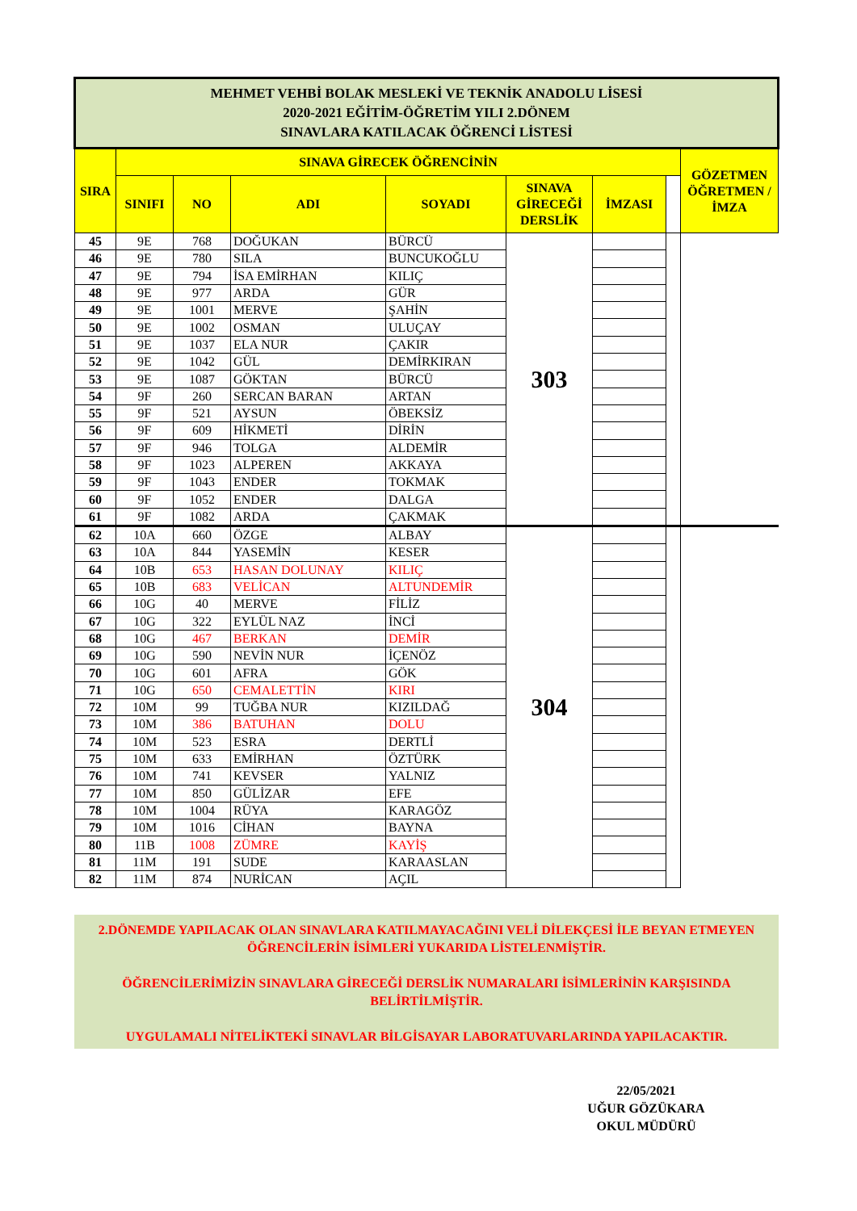| MEHMET VEHBİ BOLAK MESLEKİ VE TEKNİK ANADOLU LİSESİ 2020-2021 EĞİTİM-ÖĞRETİM YILI 2.DÖNEM SINAVLARA KATILACAK ÖĞRENCİ LİSTESİ | | | | | | | | |
| --- | --- | --- | --- | --- | --- | --- | --- | --- |
| SIRA | SINAVA GİRECEK ÖĞRENCİNİN | | | | | | | GÖZETMEN ÖĞRETMEN / İMZA |
| | SINIFI | NO | ADI | SOYADI | SINAVA GİRECEĞİ DERSLİK | İMZASI | | |
| 45 | 9E | 768 | DOĞUKAN | BÜRCÜ | 303 | | | |
| 46 | 9E | 780 | SILA | BUNCUKOĞLU | | | | |
| 47 | 9E | 794 | İSA EMİRHAN | KILIÇ | | | | |
| 48 | 9E | 977 | ARDA | GÜR | | | | |
| 49 | 9E | 1001 | MERVE | ŞAHİN | | | | |
| 50 | 9E | 1002 | OSMAN | ULUÇAY | | | | |
| 51 | 9E | 1037 | ELA NUR | ÇAKIR | | | | |
| 52 | 9E | 1042 | GÜL | DEMİRKIRAN | | | | |
| 53 | 9E | 1087 | GÖKTAN | BÜRCÜ | | | | |
| 54 | 9F | 260 | SERCAN BARAN | ARTAN | | | | |
| 55 | 9F | 521 | AYSUN | ÖBEKSİZ | | | | |
| 56 | 9F | 609 | HİKMETİ | DİRİN | | | | |
| 57 | 9F | 946 | TOLGA | ALDEMİR | | | | |
| 58 | 9F | 1023 | ALPEREN | AKKAYA | | | | |
| 59 | 9F | 1043 | ENDER | TOKMAK | | | | |
| 60 | 9F | 1052 | ENDER | DALGA | | | | |
| 61 | 9F | 1082 | ARDA | ÇAKMAK | | | | |
| 62 | 10A | 660 | ÖZGE | ALBAY | 304 | | | |
| 63 | 10A | 844 | YASEMİN | KESER | | | | |
| 64 | 10B | 653 | HASAN DOLUNAY | KILIÇ | | | | |
| 65 | 10B | 683 | VELİCAN | ALTUNDEMİR | | | | |
| 66 | 10G | 40 | MERVE | FİLİZ | | | | |
| 67 | 10G | 322 | EYLÜL NAZ | İNCİ | | | | |
| 68 | 10G | 467 | BERKAN | DEMİR | | | | |
| 69 | 10G | 590 | NEVİN NUR | İÇENÖZ | | | | |
| 70 | 10G | 601 | AFRA | GÖK | | | | |
| 71 | 10G | 650 | CEMALETTİN | KIRI | | | | |
| 72 | 10M | 99 | TUĞBA NUR | KIZILDAĞ | | | | |
| 73 | 10M | 386 | BATUHAN | DOLU | | | | |
| 74 | 10M | 523 | ESRA | DERTLİ | | | | |
| 75 | 10M | 633 | EMİRHAN | ÖZTÜRK | | | | |
| 76 | 10M | 741 | KEVSER | YALNIZ | | | | |
| 77 | 10M | 850 | GÜLİZAR | EFE | | | | |
| 78 | 10M | 1004 | RÜYA | KARAGÖZ | | | | |
| 79 | 10M | 1016 | CİHAN | BAYNA | | | | |
| 80 | 11B | 1008 | ZÜMRE | KAYİŞ | | | | |
| 81 | 11M | 191 | SUDE | KARAASLAN | | | | |
| 82 | 11M | 874 | NURİCAN | AÇIL | | | | |
2.DÖNEMDE YAPILACAK OLAN SINAVLARA KATILMAYACAĞINI VELİ DİLEKÇESİ İLE BEYAN ETMEYEN ÖĞRENCİLERİN İSİMLERİ YUKARIDA LİSTELENMİŞTİR.
ÖĞRENCİLERİMİZİN SINAVLARA GİRECEĞİ DERSLİK NUMARALARI İSİMLERİNİN KARŞISINDA BELİRTİLMİŞTİR.
UYGULAMALI NİTELİKTEKİ SINAVLAR BİLGİSAYAR LABORATUVARLARINDA YAPILACAKTIR.
22/05/2021
UĞUR GÖZÜKARA
OKUL MÜDÜRÜ